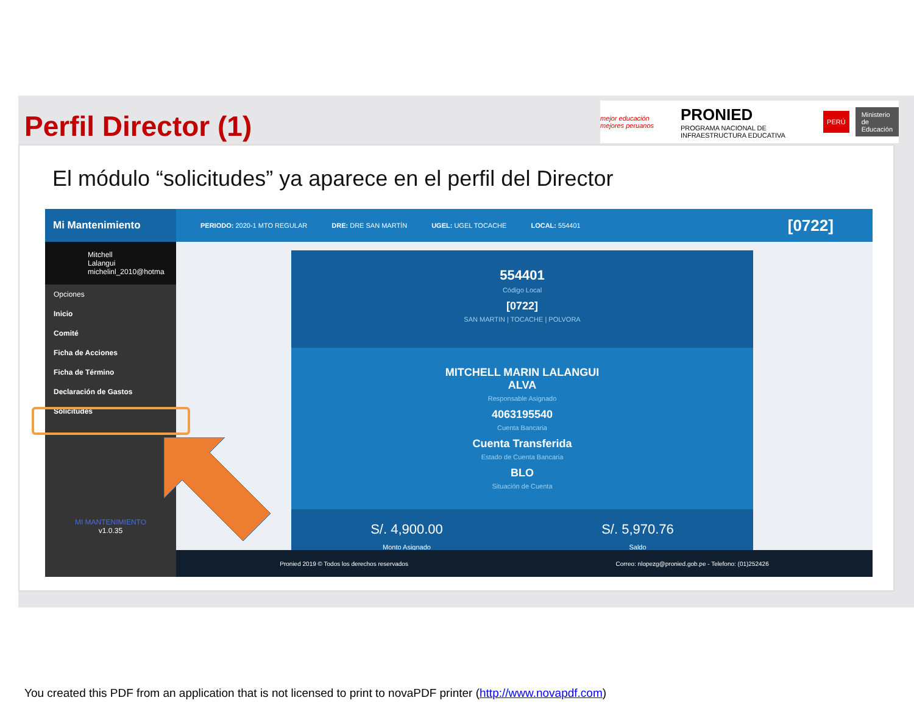Perfil Director (1)
mejor educación mejores peruanos PRONIED
PROGRAMA NACIONAL DE INFRAESTRUCTURA EDUCATIVA PERÚ Ministerio
de Educación
El módulo “solicitudes” ya aparece en el perfil del Director
Mi Mantenimiento
PERIODO: 2020-1 MTO REGULAR DRE: DRE SAN MARTÍN UGEL: UGEL TOCACHE LOCAL: 554401 [0722]
Mitchell Lalangui
michelinl_2010@hotma
Opciones
Inicio
Comité
Ficha de Acciones
Ficha de Término
Declaración de Gastos
Solicitudes
MI MANTENIMIENTO
v1.0.35
554401
Código Local
[0722]
SAN MARTIN | TOCACHE | POLVORA
MITCHELL MARIN LALANGUI
ALVA
Responsable Asignado
4063195540
Cuenta Bancaria
Cuenta Transferida
Estado de Cuenta Bancaria
BLO
Situación de Cuenta
S/. 4,900.00
Monto Asignado S/. 5,970.76
Saldo
Pronied 2019 © Todos los derechos reservados Correo: nlopezg@pronied.gob.pe - Telefono: (01)252426
You created this PDF from an application that is not licensed to print to novaPDF printer (http://www.novapdf.com)